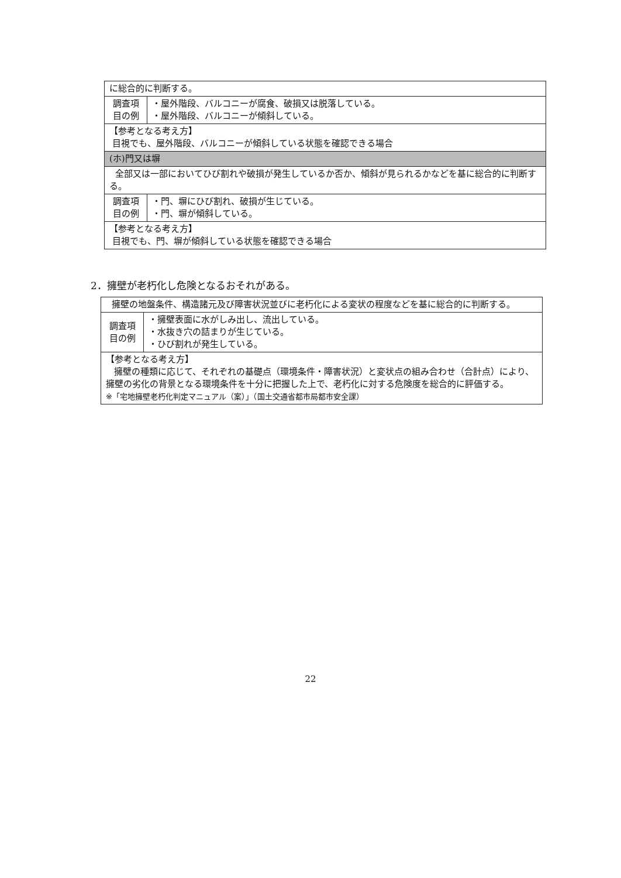| に総合的に判断する。 | |
| 調査項 目の例 | ・屋外階段、バルコニーが腐食、破損又は脱落している。 ・屋外階段、バルコニーが傾斜している。 |
| 【参考となる考え方】 目視でも、屋外階段、バルコニーが傾斜している状態を確認できる場合 | |
| (ホ)門又は塀 | |
| 全部又は一部においてひび割れや破損が発生しているか否か、傾斜が見られるかなどを基に総合的に判断する。 | |
| 調査項 目の例 | ・門、塀にひび割れ、破損が生じている。 ・門、塀が傾斜している。 |
| 【参考となる考え方】 目視でも、門、塀が傾斜している状態を確認できる場合 | |
2．擁壁が老朽化し危険となるおそれがある。
| 擁壁の地盤条件、構造諸元及び障害状況並びに老朽化による変状の程度などを基に総合的に判断する。 | |
| 調査項 目の例 | ・擁壁表面に水がしみ出し、流出している。 ・水抜き穴の詰まりが生じている。 ・ひび割れが発生している。 |
| 【参考となる考え方】 擁壁の種類に応じて、それぞれの基礎点（環境条件・障害状況）と変状点の組み合わせ（合計点）により、擁壁の劣化の背景となる環境条件を十分に把握した上で、老朽化に対する危険度を総合的に評価する。 ※「宅地擁壁老朽化判定マニュアル（案）」（国土交通省都市局都市安全課） | |
22